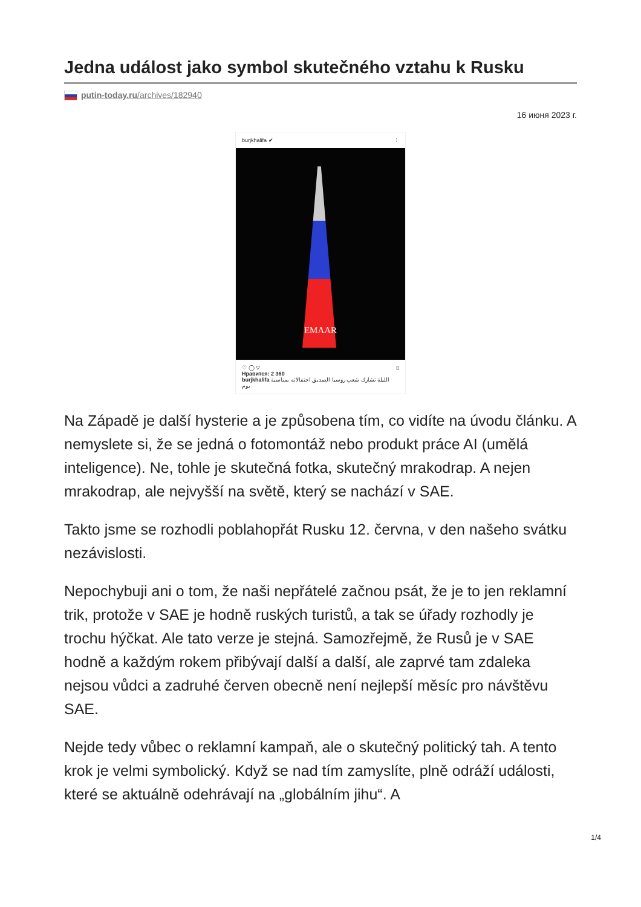Jedna událost jako symbol skutečného vztahu k Rusku
putin-today.ru/archives/182940
16 июня 2023 г.
burjkhalifa ✔ ⋮
EMAAR
♡ ◯ ▽ ▯
Нравится: 2 360
burjkhalifa الليلة تشارك شعب روسيا الصديق احتفالاته بمناسبة يوم
Na Západě je další hysterie a je způsobena tím, co vidíte na úvodu článku. A nemyslete si, že se jedná o fotomontáž nebo produkt práce AI (umělá inteligence). Ne, tohle je skutečná fotka, skutečný mrakodrap. A nejen mrakodrap, ale nejvyšší na světě, který se nachází v SAE.
Takto jsme se rozhodli poblahopřát Rusku 12. června, v den našeho svátku nezávislosti.
Nepochybuji ani o tom, že naši nepřátelé začnou psát, že je to jen reklamní trik, protože v SAE je hodně ruských turistů, a tak se úřady rozhodly je trochu hýčkat. Ale tato verze je stejná. Samozřejmě, že Rusů je v SAE hodně a každým rokem přibývají další a další, ale zaprvé tam zdaleka nejsou vůdci a zadruhé červen obecně není nejlepší měsíc pro návštěvu SAE.
Nejde tedy vůbec o reklamní kampaň, ale o skutečný politický tah. A tento krok je velmi symbolický. Když se nad tím zamyslíte, plně odráží události, které se aktuálně odehrávají na „globálním jihu“. A
1/4